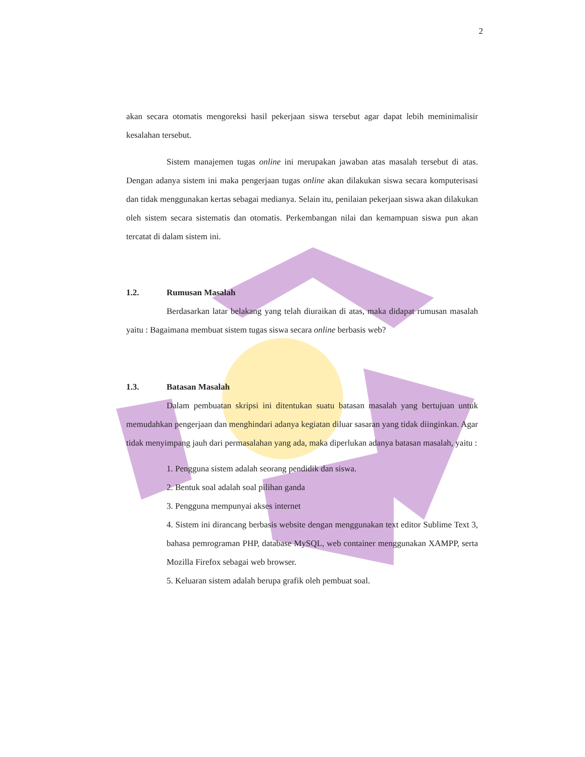2
akan secara otomatis mengoreksi hasil pekerjaan siswa tersebut agar dapat lebih meminimalisir kesalahan tersebut.
Sistem manajemen tugas online ini merupakan jawaban atas masalah tersebut di atas. Dengan adanya sistem ini maka pengerjaan tugas online akan dilakukan siswa secara komputerisasi dan tidak menggunakan kertas sebagai medianya. Selain itu, penilaian pekerjaan siswa akan dilakukan oleh sistem secara sistematis dan otomatis. Perkembangan nilai dan kemampuan siswa pun akan tercatat di dalam sistem ini.
1.2. Rumusan Masalah
Berdasarkan latar belakang yang telah diuraikan di atas, maka didapat rumusan masalah yaitu : Bagaimana membuat sistem tugas siswa secara online berbasis web?
1.3. Batasan Masalah
Dalam pembuatan skripsi ini ditentukan suatu batasan masalah yang bertujuan untuk memudahkan pengerjaan dan menghindari adanya kegiatan diluar sasaran yang tidak diinginkan. Agar tidak menyimpang jauh dari permasalahan yang ada, maka diperlukan adanya batasan masalah, yaitu :
1. Pengguna sistem adalah seorang pendidik dan siswa.
2. Bentuk soal adalah soal pilihan ganda
3. Pengguna mempunyai akses internet
4. Sistem ini dirancang berbasis website dengan menggunakan text editor Sublime Text 3, bahasa pemrograman PHP, database MySQL, web container menggunakan XAMPP, serta Mozilla Firefox sebagai web browser.
5. Keluaran sistem adalah berupa grafik oleh pembuat soal.